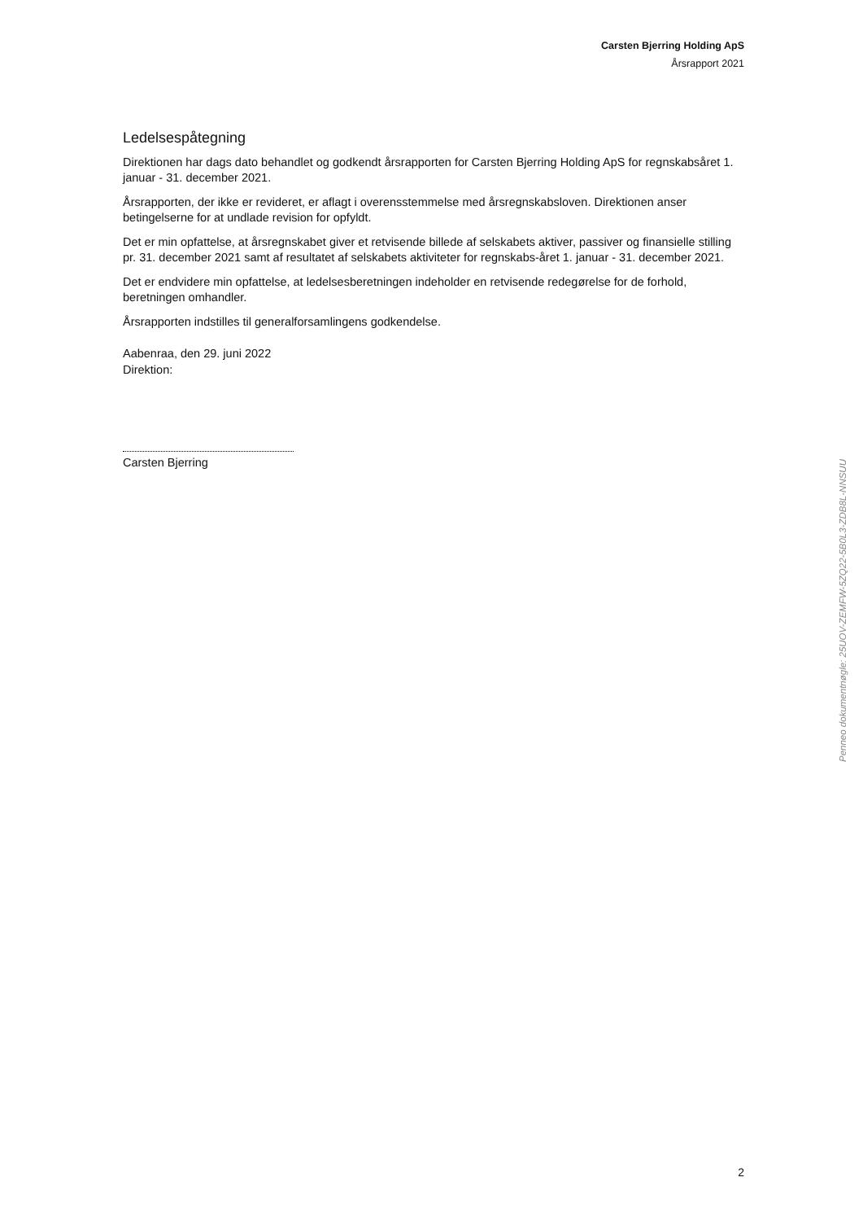Carsten Bjerring Holding ApS
Årsrapport 2021
Ledelsespåtegning
Direktionen har dags dato behandlet og godkendt årsrapporten for Carsten Bjerring Holding ApS for regnskabsåret 1. januar - 31. december 2021.
Årsrapporten, der ikke er revideret, er aflagt i overensstemmelse med årsregnskabsloven. Direktionen anser betingelserne for at undlade revision for opfyldt.
Det er min opfattelse, at årsregnskabet giver et retvisende billede af selskabets aktiver, passiver og finansielle stilling pr. 31. december 2021 samt af resultatet af selskabets aktiviteter for regnskabs-året 1. januar - 31. december 2021.
Det er endvidere min opfattelse, at ledelsesberetningen indeholder en retvisende redegørelse for de forhold, beretningen omhandler.
Årsrapporten indstilles til generalforsamlingens godkendelse.
Aabenraa, den 29. juni 2022
Direktion:
Carsten Bjerring
Penneo dokumentnøgle: 25UOV-ZEMFW-5ZQ22-5B0L3-ZDB8L-NNSUU
2